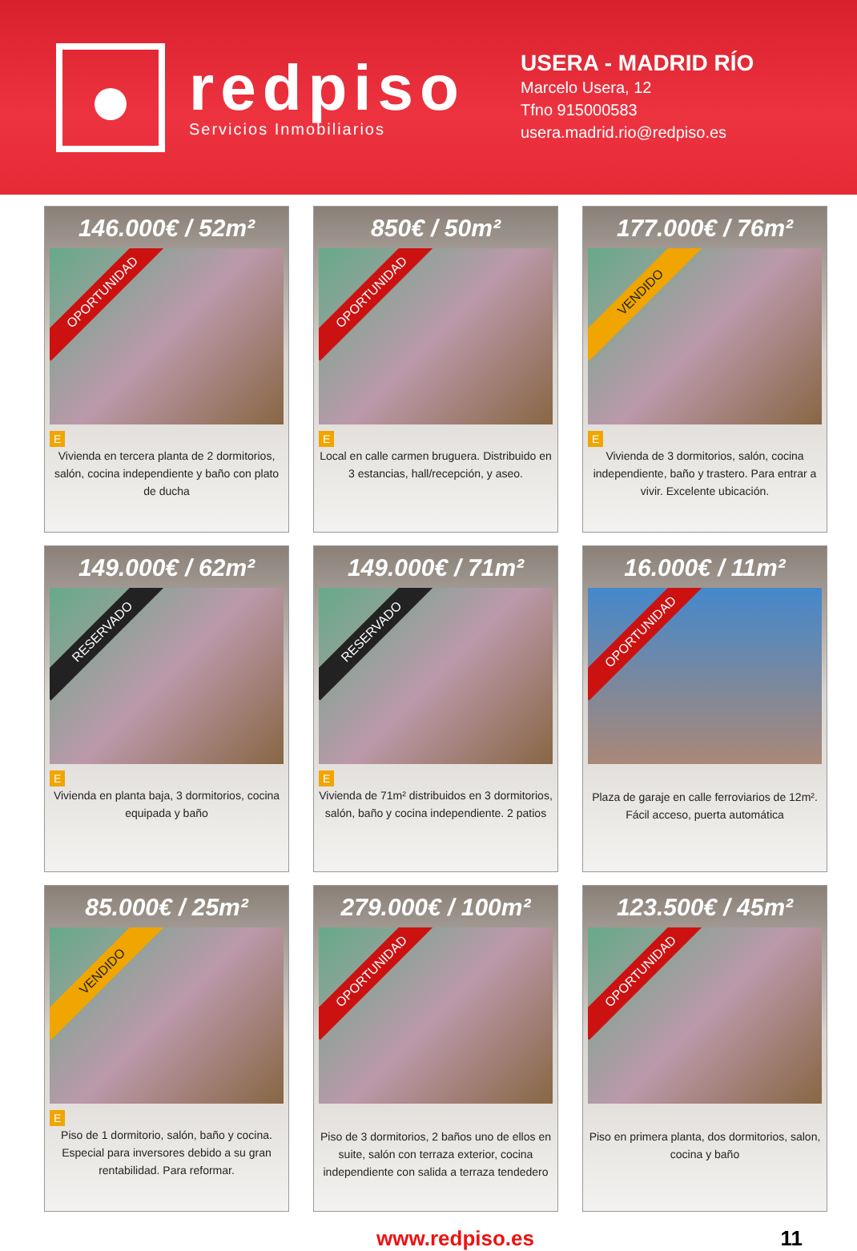redpiso
Servicios Inmobiliarios
USERA - MADRID RÍO
Marcelo Usera, 12
Tfno 915000583
usera.madrid.rio@redpiso.es
146.000€ / 52m²
OPORTUNIDAD
E
Vivienda en tercera planta de 2 dormitorios, salón, cocina independiente y baño con plato de ducha
850€ / 50m²
OPORTUNIDAD
E
Local en calle carmen bruguera. Distribuido en 3 estancias, hall/recepción, y aseo.
177.000€ / 76m²
VENDIDO
E
Vivienda de 3 dormitorios, salón, cocina independiente, baño y trastero. Para entrar a vivir. Excelente ubicación.
149.000€ / 62m²
RESERVADO
E
Vivienda en planta baja, 3 dormitorios, cocina equipada y baño
149.000€ / 71m²
RESERVADO
E
Vivienda de 71m² distribuidos en 3 dormitorios, salón, baño y cocina independiente. 2 patios
16.000€ / 11m²
OPORTUNIDAD
Plaza de garaje en calle ferroviarios de 12m². Fácil acceso, puerta automática
85.000€ / 25m²
VENDIDO
E
Piso de 1 dormitorio, salón, baño y cocina. Especial para inversores debido a su gran rentabilidad. Para reformar.
279.000€ / 100m²
OPORTUNIDAD
Piso de 3 dormitorios, 2 baños uno de ellos en suite, salón con terraza exterior, cocina independiente con salida a terraza tendedero
123.500€ / 45m²
OPORTUNIDAD
Piso en primera planta, dos dormitorios, salon, cocina y baño
www.redpiso.es 11